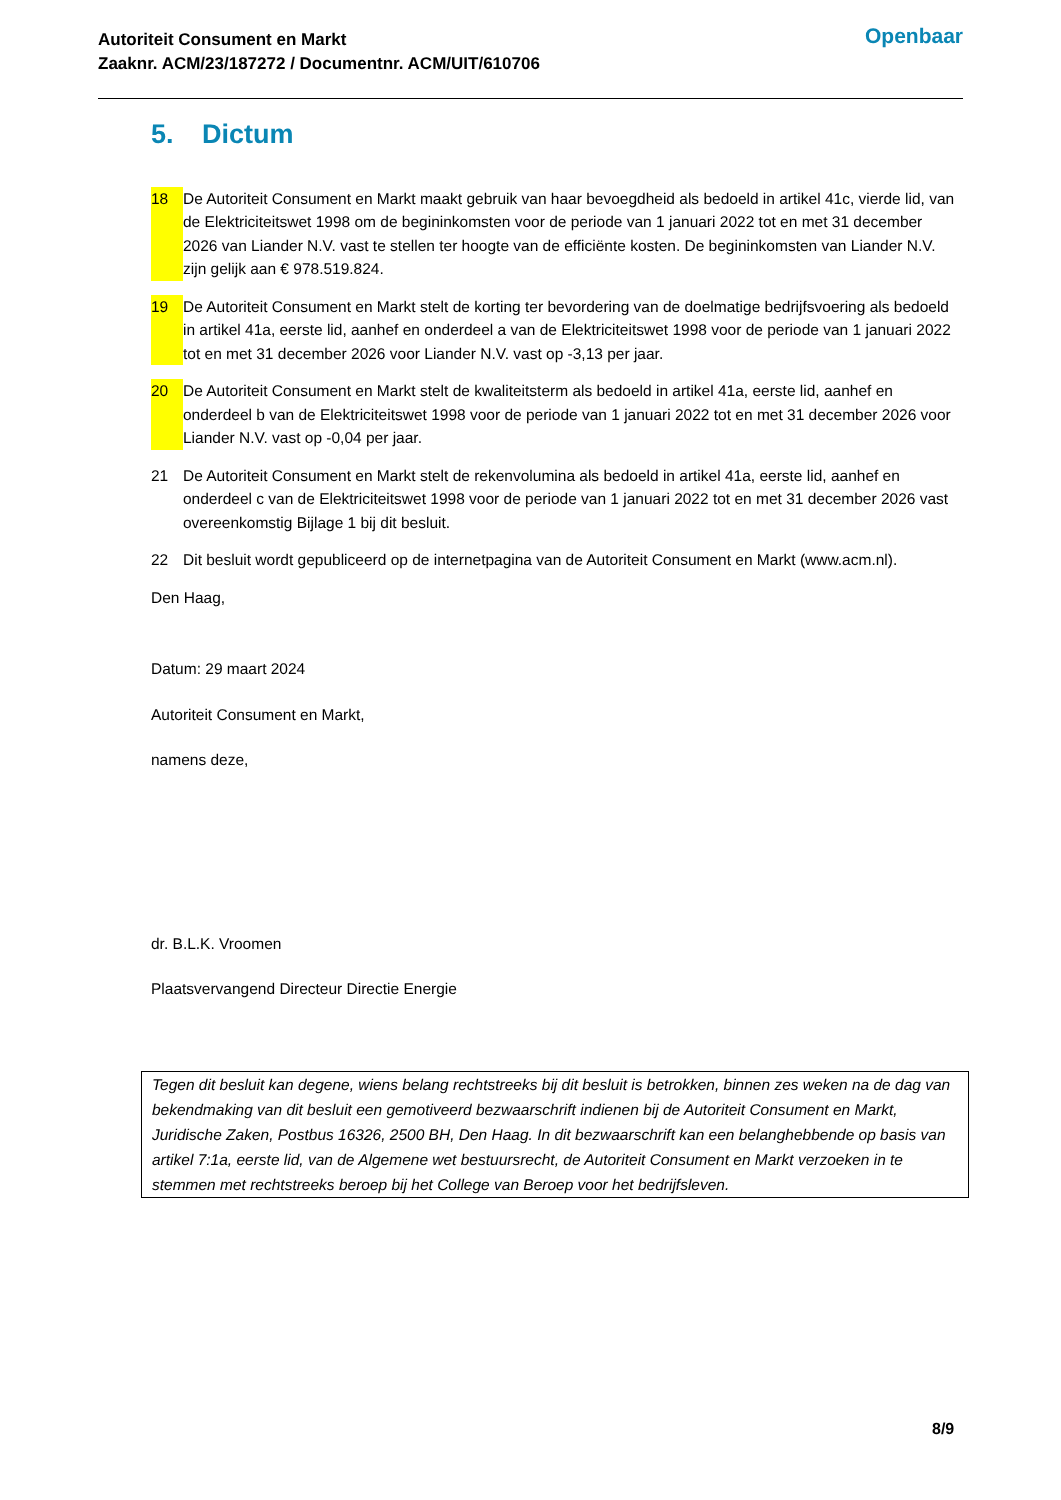Autoriteit Consument en Markt
Zaaknr. ACM/23/187272 / Documentnr. ACM/UIT/610706
Openbaar
5. Dictum
18 De Autoriteit Consument en Markt maakt gebruik van haar bevoegdheid als bedoeld in artikel 41c, vierde lid, van de Elektriciteitswet 1998 om de begininkomsten voor de periode van 1 januari 2022 tot en met 31 december 2026 van Liander N.V. vast te stellen ter hoogte van de efficiënte kosten. De begininkomsten van Liander N.V. zijn gelijk aan € 978.519.824.
19 De Autoriteit Consument en Markt stelt de korting ter bevordering van de doelmatige bedrijfsvoering als bedoeld in artikel 41a, eerste lid, aanhef en onderdeel a van de Elektriciteitswet 1998 voor de periode van 1 januari 2022 tot en met 31 december 2026 voor Liander N.V. vast op -3,13 per jaar.
20 De Autoriteit Consument en Markt stelt de kwaliteitsterm als bedoeld in artikel 41a, eerste lid, aanhef en onderdeel b van de Elektriciteitswet 1998 voor de periode van 1 januari 2022 tot en met 31 december 2026 voor Liander N.V. vast op -0,04 per jaar.
21 De Autoriteit Consument en Markt stelt de rekenvolumina als bedoeld in artikel 41a, eerste lid, aanhef en onderdeel c van de Elektriciteitswet 1998 voor de periode van 1 januari 2022 tot en met 31 december 2026 vast overeenkomstig Bijlage 1 bij dit besluit.
22 Dit besluit wordt gepubliceerd op de internetpagina van de Autoriteit Consument en Markt (www.acm.nl).
Den Haag,
Datum: 29 maart 2024
Autoriteit Consument en Markt,
namens deze,
dr. B.L.K. Vroomen
Plaatsvervangend Directeur Directie Energie
Tegen dit besluit kan degene, wiens belang rechtstreeks bij dit besluit is betrokken, binnen zes weken na de dag van bekendmaking van dit besluit een gemotiveerd bezwaarschrift indienen bij de Autoriteit Consument en Markt, Juridische Zaken, Postbus 16326, 2500 BH, Den Haag. In dit bezwaarschrift kan een belanghebbende op basis van artikel 7:1a, eerste lid, van de Algemene wet bestuursrecht, de Autoriteit Consument en Markt verzoeken in te stemmen met rechtstreeks beroep bij het College van Beroep voor het bedrijfsleven.
8/9